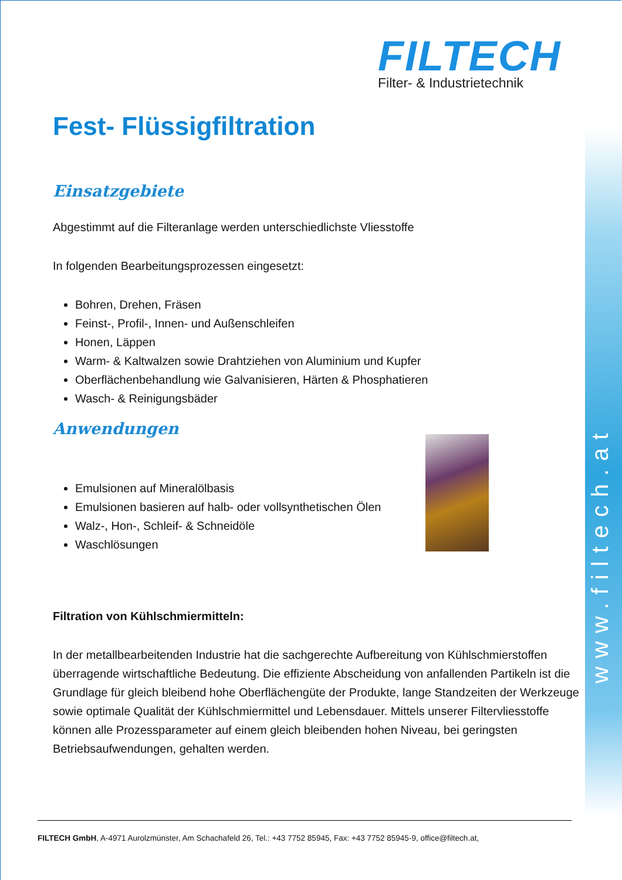www.filtech.at
FILTECH
Filter- & Industrietechnik
Fest- Flüssigfiltration
Einsatzgebiete
Abgestimmt auf die Filteranlage werden unterschiedlichste Vliesstoffe
In folgenden Bearbeitungsprozessen eingesetzt:
Bohren, Drehen, Fräsen
Feinst-, Profil-, Innen- und Außenschleifen
Honen, Läppen
Warm- & Kaltwalzen sowie Drahtziehen von Aluminium und Kupfer
Oberflächenbehandlung wie Galvanisieren, Härten & Phosphatieren
Wasch- & Reinigungsbäder
Anwendungen
Emulsionen auf Mineralölbasis
Emulsionen basieren auf halb- oder vollsynthetischen Ölen
Walz-, Hon-, Schleif- & Schneidöle
Waschlösungen
Filtration von Kühlschmiermitteln:
In der metallbearbeitenden Industrie hat die sachgerechte Aufbereitung von Kühlschmierstoffen überragende wirtschaftliche Bedeutung. Die effiziente Abscheidung von anfallenden Partikeln ist die Grundlage für gleich bleibend hohe Oberflächengüte der Produkte, lange Standzeiten der Werkzeuge sowie optimale Qualität der Kühlschmiermittel und Lebensdauer. Mittels unserer Filtervliesstoffe können alle Prozessparameter auf einem gleich bleibenden hohen Niveau, bei geringsten Betriebsaufwendungen, gehalten werden.
FILTECH GmbH, A-4971 Aurolzmünster, Am Schachafeld 26, Tel.: +43 7752 85945, Fax: +43 7752 85945-9, office@filtech.at,